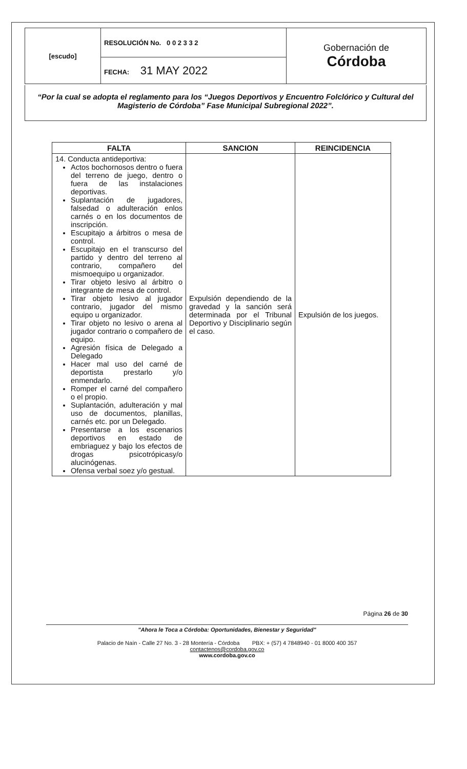| [escudo] | RESOLUCIÓN No. 0 0 2 3 3 2 | Gobernación de Córdoba |
| | FECHA: 31 MAY 2022 | |
“Por la cual se adopta el reglamento para los “Juegos Deportivos y Encuentro Folclórico y Cultural del Magisterio de Córdoba” Fase Municipal Subregional 2022”.
| FALTA | SANCION | REINCIDENCIA |
| --- | --- | --- |
| 14. Conducta antideportiva: Actos bochornosos dentro o fuera del terreno de juego, dentro o fuera de las instalaciones deportivas. Suplantación de jugadores, falsedad o adulteración enlos carnés o en los documentos de inscripción. Escupitajo a árbitros o mesa de control. Escupitajo en el transcurso del partido y dentro del terreno al contrario, compañero del mismoequipo u organizador. Tirar objeto lesivo al árbitro o integrante de mesa de control. Tirar objeto lesivo al jugador contrario, jugador del mismo equipo u organizador. Tirar objeto no lesivo o arena al jugador contrario o compañero de equipo. Agresión física de Delegado a Delegado Hacer mal uso del carné de deportista prestarlo y/o enmendarlo. Romper el carné del compañero o el propio. Suplantación, adulteración y mal uso de documentos, planillas, carnés etc. por un Delegado. Presentarse a los escenarios deportivos en estado de embriaguez y bajo los efectos de drogas psicotrópicasy/o alucinógenas. Ofensa verbal soez y/o gestual. | Expulsión dependiendo de la gravedad y la sanción será determinada por el Tribunal Deportivo y Disciplinario según el caso. | Expulsión de los juegos. |
Página 26 de 30
"Ahora le Toca a Córdoba: Oportunidades, Bienestar y Seguridad"
Palacio de Naín - Calle 27 No. 3 - 28 Montería - Córdoba PBX: + (57) 4 7848940 - 01 8000 400 357
contactenos@cordoba.gov.co
www.cordoba.gov.co